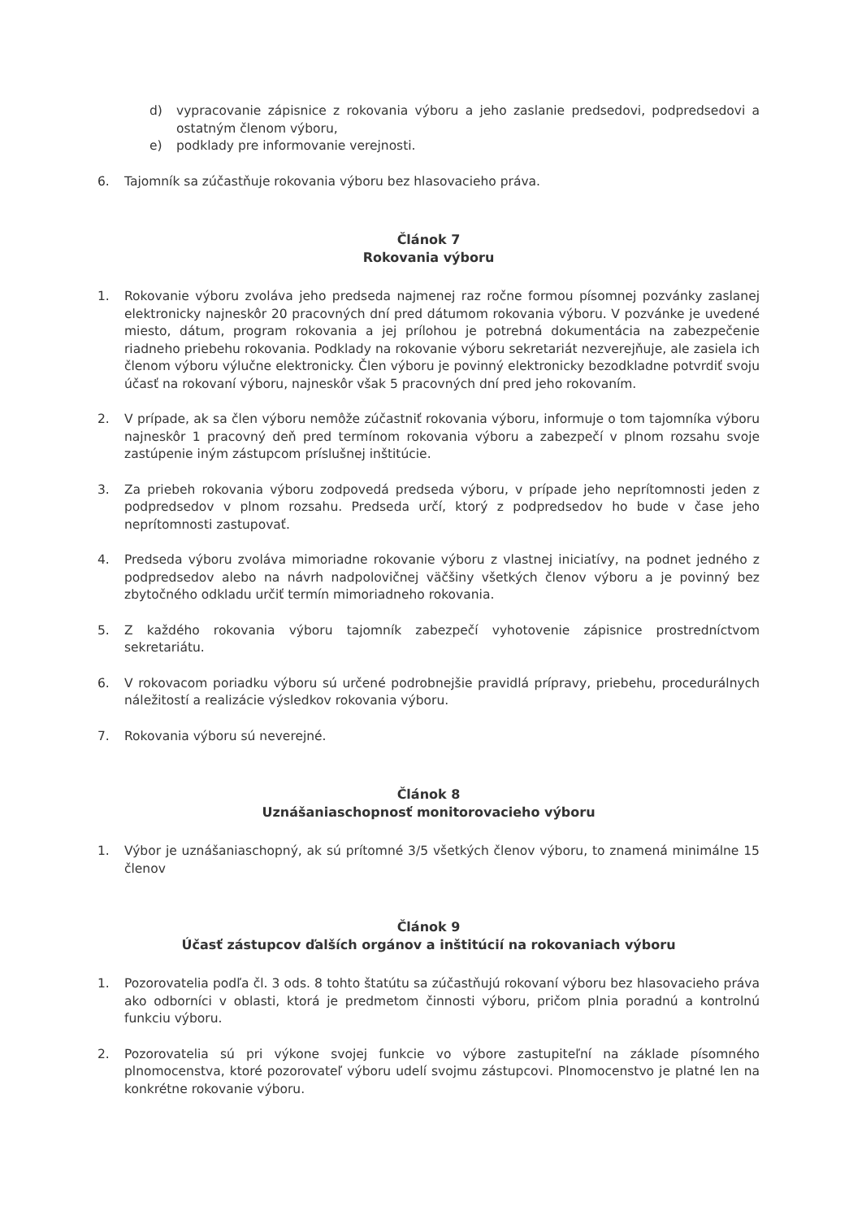d) vypracovanie zápisnice z rokovania výboru a jeho zaslanie predsedovi, podpredsedovi a ostatným členom výboru,
e) podklady pre informovanie verejnosti.
6. Tajomník sa zúčastňuje rokovania výboru bez hlasovacieho práva.
Článok 7
Rokovania výboru
1. Rokovanie výboru zvoláva jeho predseda najmenej raz ročne formou písomnej pozvánky zaslanej elektronicky najneskôr 20 pracovných dní pred dátumom rokovania výboru. V pozvánke je uvedené miesto, dátum, program rokovania a jej prílohou je potrebná dokumentácia na zabezpečenie riadneho priebehu rokovania. Podklady na rokovanie výboru sekretariát nezverejňuje, ale zasiela ich členom výboru výlučne elektronicky. Člen výboru je povinný elektronicky bezodkladne potvrdiť svoju účasť na rokovaní výboru, najneskôr však 5 pracovných dní pred jeho rokovaním.
2. V prípade, ak sa člen výboru nemôže zúčastniť rokovania výboru, informuje o tom tajomníka výboru najneskôr 1 pracovný deň pred termínom rokovania výboru a zabezpečí v plnom rozsahu svoje zastúpenie iným zástupcom príslušnej inštitúcie.
3. Za priebeh rokovania výboru zodpovedá predseda výboru, v prípade jeho neprítomnosti jeden z podpredsedov v plnom rozsahu. Predseda určí, ktorý z podpredsedov ho bude v čase jeho neprítomnosti zastupovať.
4. Predseda výboru zvoláva mimoriadne rokovanie výboru z vlastnej iniciatívy, na podnet jedného z podpredsedov alebo na návrh nadpolovičnej väčšiny všetkých členov výboru a je povinný bez zbytočného odkladu určiť termín mimoriadneho rokovania.
5. Z každého rokovania výboru tajomník zabezpečí vyhotovenie zápisnice prostredníctvom sekretariátu.
6. V rokovacom poriadku výboru sú určené podrobnejšie pravidlá prípravy, priebehu, procedurálnych náležitostí a realizácie výsledkov rokovania výboru.
7. Rokovania výboru sú neverejné.
Článok 8
Uznášaniaschopnosť monitorovacieho výboru
1. Výbor je uznášaniaschopný, ak sú prítomné 3/5 všetkých členov výboru, to znamená minimálne 15 členov
Článok 9
Účasť zástupcov ďalších orgánov a inštitúcií na rokovaniach výboru
1. Pozorovatelia podľa čl. 3 ods. 8 tohto štatútu sa zúčastňujú rokovaní výboru bez hlasovacieho práva ako odborníci v oblasti, ktorá je predmetom činnosti výboru, pričom plnia poradnú a kontrolnú funkciu výboru.
2. Pozorovatelia sú pri výkone svojej funkcie vo výbore zastupiteľní na základe písomného plnomocenstva, ktoré pozorovateľ výboru udelí svojmu zástupcovi. Plnomocenstvo je platné len na konkrétne rokovanie výboru.